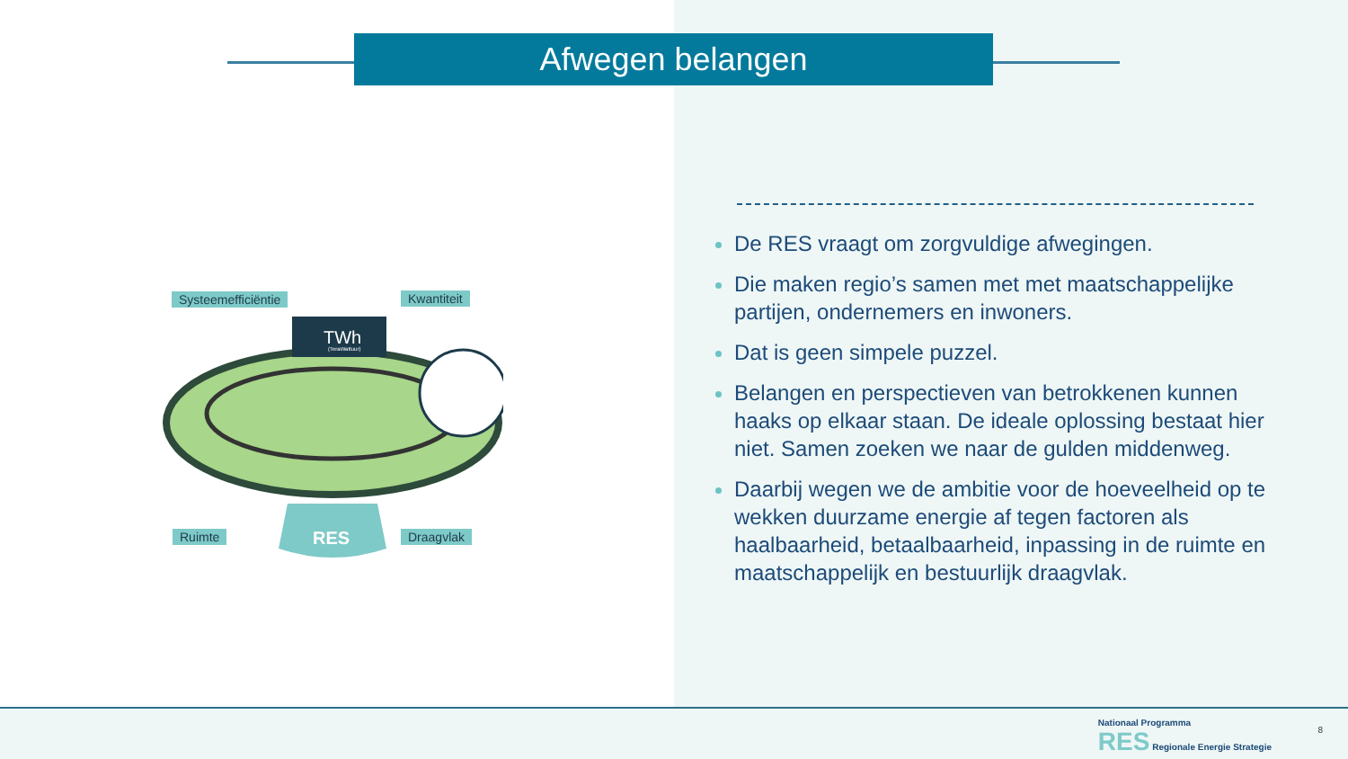Afwegen belangen
RES
TWh
(TeraWattuur)
Systeemefficiëntie Kwantiteit
Ruimte Draagvlak
De RES vraagt om zorgvuldige afwegingen.
Die maken regio’s samen met met maatschappelijke partijen, ondernemers en inwoners.
Dat is geen simpele puzzel.
Belangen en perspectieven van betrokkenen kunnen haaks op elkaar staan. De ideale oplossing bestaat hier niet. Samen zoeken we naar de gulden middenweg.
Daarbij wegen we de ambitie voor de hoeveelheid op te wekken duurzame energie af tegen factoren als haalbaarheid, betaalbaarheid, inpassing in de ruimte en maatschappelijk en bestuurlijk draagvlak.
Nationaal Programma
RES Regionale Energie Strategie
8